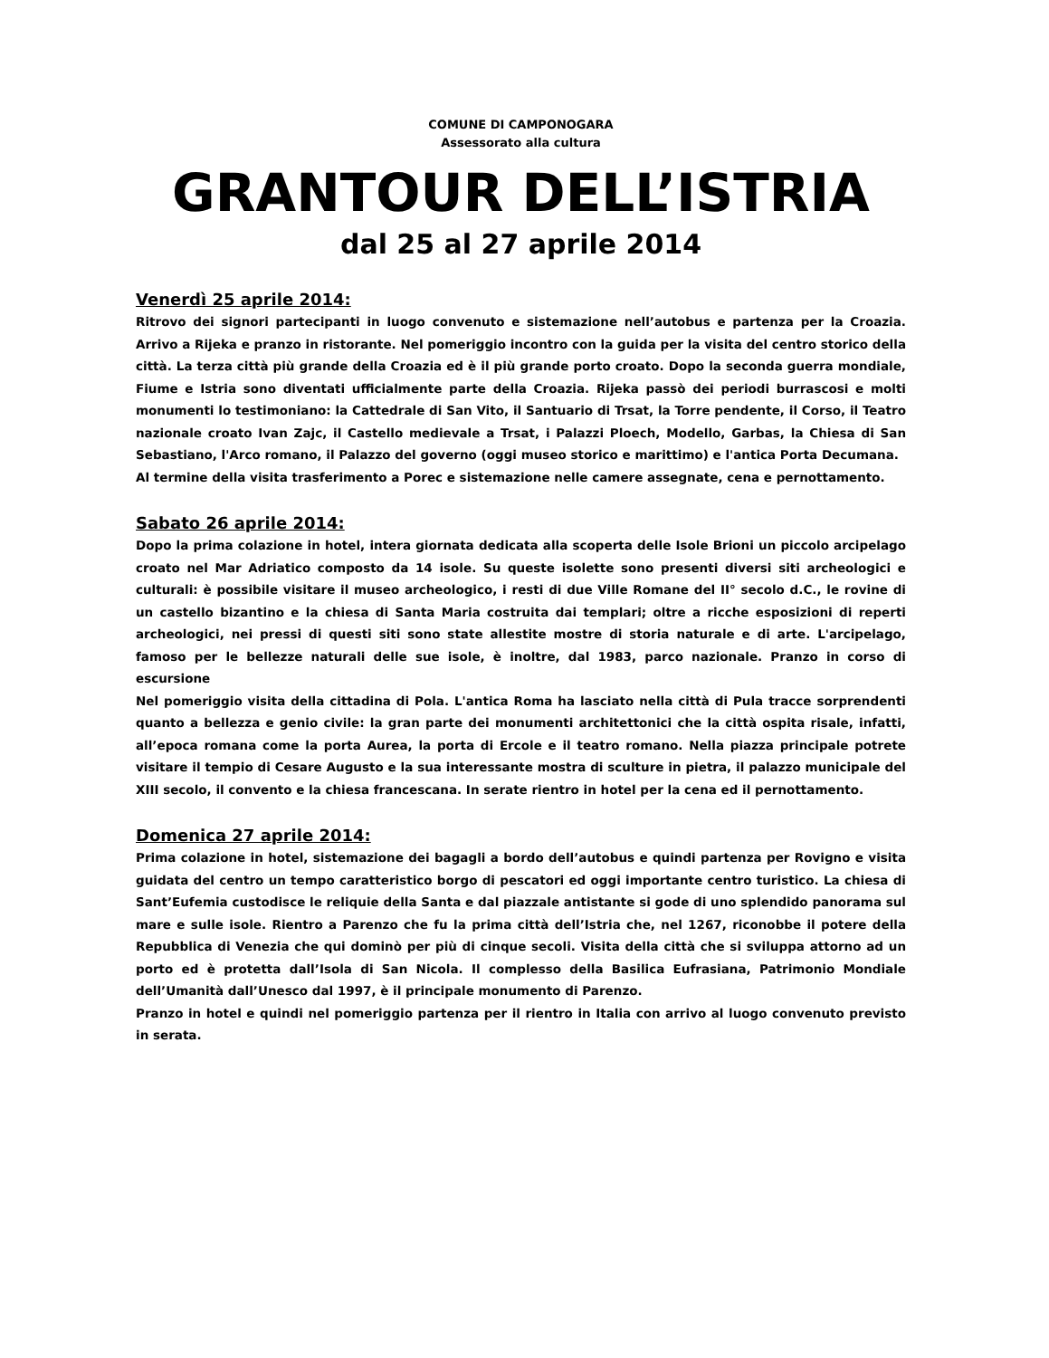COMUNE DI CAMPONOGARA
Assessorato alla cultura
GRANTOUR DELL’ISTRIA
dal 25 al 27 aprile 2014
Venerdì 25 aprile 2014:
Ritrovo dei signori partecipanti in luogo convenuto e sistemazione nell’autobus e partenza per la Croazia. Arrivo a Rijeka e pranzo in ristorante. Nel pomeriggio incontro con la guida per la visita del centro storico della città. La terza città più grande della Croazia ed è il più grande porto croato. Dopo la seconda guerra mondiale, Fiume e Istria sono diventati ufficialmente parte della Croazia. Rijeka passò dei periodi burrascosi e molti monumenti lo testimoniano: la Cattedrale di San Vito, il Santuario di Trsat, la Torre pendente, il Corso, il Teatro nazionale croato Ivan Zajc, il Castello medievale a Trsat, i Palazzi Ploech, Modello, Garbas, la Chiesa di San Sebastiano, l'Arco romano, il Palazzo del governo (oggi museo storico e marittimo) e l'antica Porta Decumana.
Al termine della visita trasferimento a Porec e sistemazione nelle camere assegnate, cena e pernottamento.
Sabato 26 aprile 2014:
Dopo la prima colazione in hotel, intera giornata dedicata alla scoperta delle Isole Brioni un piccolo arcipelago croato nel Mar Adriatico composto da 14 isole. Su queste isolette sono presenti diversi siti archeologici e culturali: è possibile visitare il museo archeologico, i resti di due Ville Romane del II° secolo d.C., le rovine di un castello bizantino e la chiesa di Santa Maria costruita dai templari; oltre a ricche esposizioni di reperti archeologici, nei pressi di questi siti sono state allestite mostre di storia naturale e di arte. L'arcipelago, famoso per le bellezze naturali delle sue isole, è inoltre, dal 1983, parco nazionale. Pranzo in corso di escursione
Nel pomeriggio visita della cittadina di Pola. L'antica Roma ha lasciato nella città di Pula tracce sorprendenti quanto a bellezza e genio civile: la gran parte dei monumenti architettonici che la città ospita risale, infatti, all’epoca romana come la porta Aurea, la porta di Ercole e il teatro romano. Nella piazza principale potrete visitare il tempio di Cesare Augusto e la sua interessante mostra di sculture in pietra, il palazzo municipale del XIII secolo, il convento e la chiesa francescana. In serate rientro in hotel per la cena ed il pernottamento.
Domenica 27 aprile 2014:
Prima colazione in hotel, sistemazione dei bagagli a bordo dell’autobus e quindi partenza per Rovigno e visita guidata del centro un tempo caratteristico borgo di pescatori ed oggi importante centro turistico. La chiesa di Sant’Eufemia custodisce le reliquie della Santa e dal piazzale antistante si gode di uno splendido panorama sul mare e sulle isole. Rientro a Parenzo che fu la prima città dell’Istria che, nel 1267, riconobbe il potere della Repubblica di Venezia che qui dominò per più di cinque secoli. Visita della città che si sviluppa attorno ad un porto ed è protetta dall’Isola di San Nicola. Il complesso della Basilica Eufrasiana, Patrimonio Mondiale dell’Umanità dall’Unesco dal 1997, è il principale monumento di Parenzo.
Pranzo in hotel e quindi nel pomeriggio partenza per il rientro in Italia con arrivo al luogo convenuto previsto in serata.